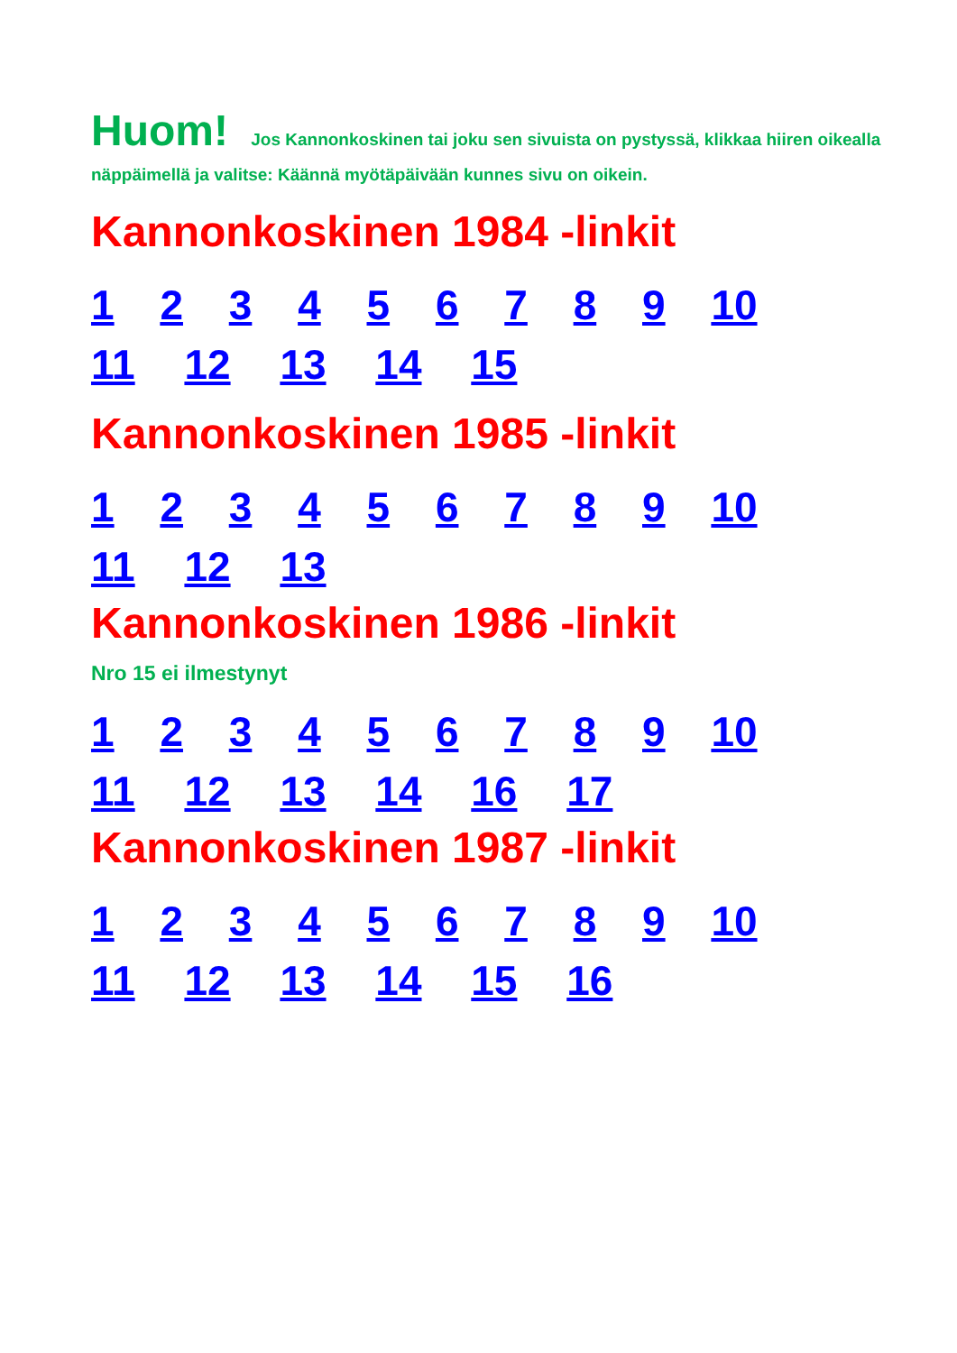Huom! Jos Kannonkoskinen tai joku sen sivuista on pystyssä, klikkaa hiiren oikealla näppäimellä ja valitse: Käännä myötäpäivään kunnes sivu on oikein.
Kannonkoskinen 1984 -linkit
1 2 3 4 5 6 7 8 9 10
11 12 13 14 15
Kannonkoskinen 1985 -linkit
1 2 3 4 5 6 7 8 9 10
11 12 13
Kannonkoskinen 1986 -linkit
Nro 15 ei ilmestynyt
1 2 3 4 5 6 7 8 9 10
11 12 13 14 16 17
Kannonkoskinen 1987 -linkit
1 2 3 4 5 6 7 8 9 10
11 12 13 14 15 16